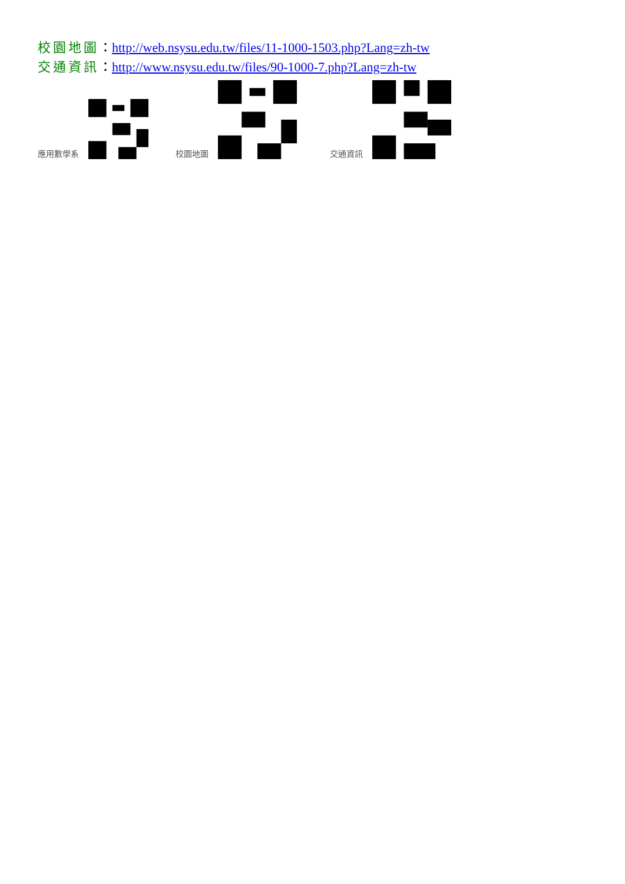校園地圖：http://web.nsysu.edu.tw/files/11-1000-1503.php?Lang=zh-tw
交通資訊：http://www.nsysu.edu.tw/files/90-1000-7.php?Lang=zh-tw
應用數學系 校園地圖 交通資訊